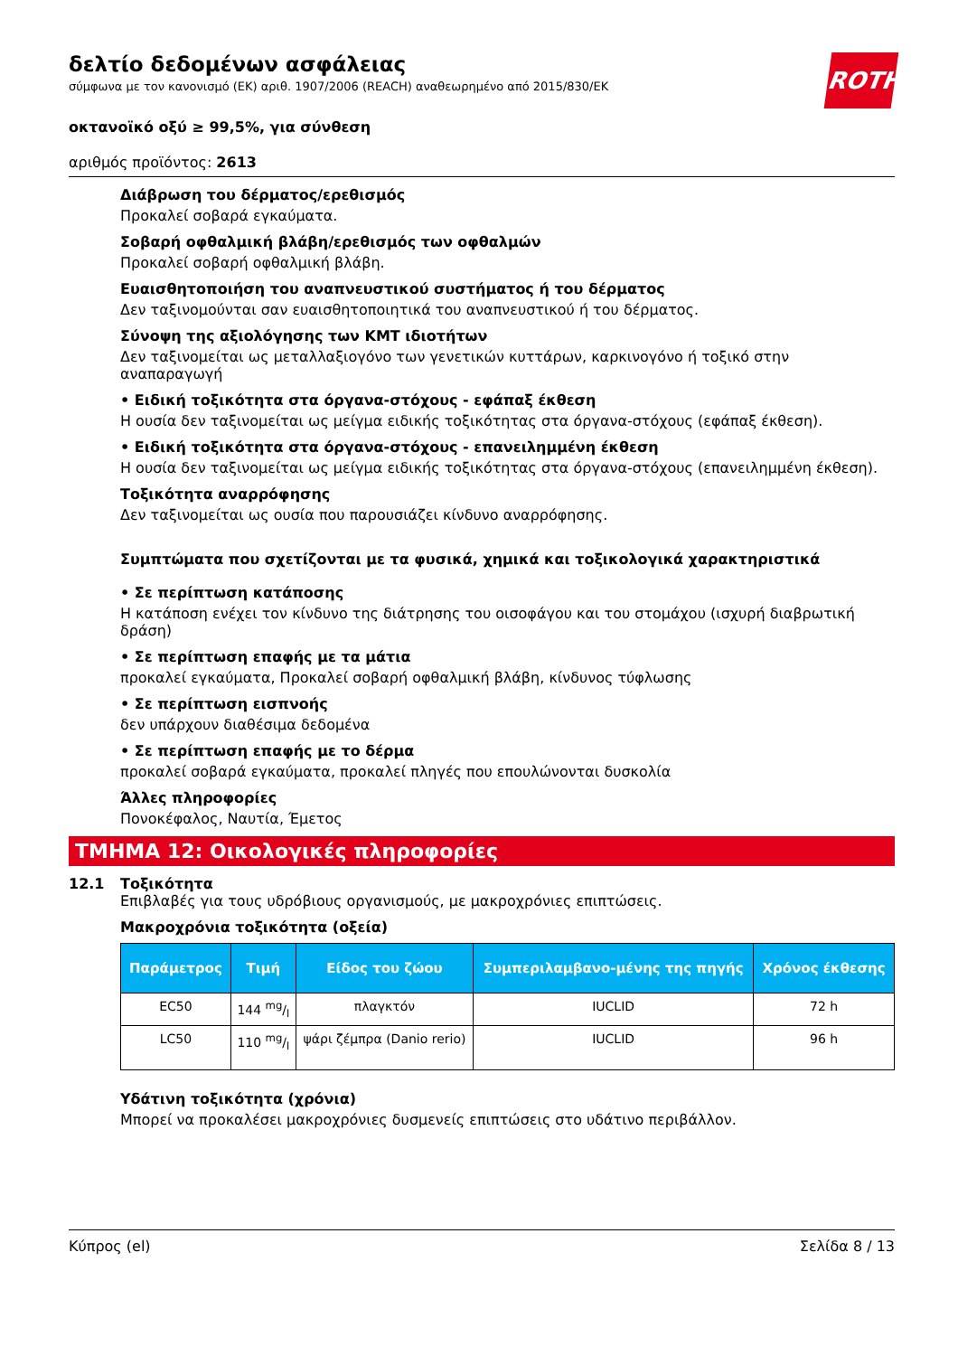ROTH
δελτίο δεδομένων ασφάλειας
σύμφωνα με τον κανονισμό (ΕΚ) αριθ. 1907/2006 (REACH) αναθεωρημένο από 2015/830/ΕΚ
οκτανοϊκό οξύ ≥ 99,5%, για σύνθεση
αριθμός προϊόντος: 2613
Διάβρωση του δέρματος/ερεθισμός
Προκαλεί σοβαρά εγκαύματα.
Σοβαρή οφθαλμική βλάβη/ερεθισμός των οφθαλμών
Προκαλεί σοβαρή οφθαλμική βλάβη.
Ευαισθητοποιήση του αναπνευστικού συστήματος ή του δέρματος
Δεν ταξινομούνται σαν ευαισθητοποιητικά του αναπνευστικού ή του δέρματος.
Σύνοψη της αξιολόγησης των ΚΜΤ ιδιοτήτων
Δεν ταξινομείται ως μεταλλαξιογόνο των γενετικών κυττάρων, καρκινογόνο ή τοξικό στην αναπαραγωγή
• Ειδική τοξικότητα στα όργανα-στόχους - εφάπαξ έκθεση
Η ουσία δεν ταξινομείται ως μείγμα ειδικής τοξικότητας στα όργανα-στόχους (εφάπαξ έκθεση).
• Ειδική τοξικότητα στα όργανα-στόχους - επανειλημμένη έκθεση
Η ουσία δεν ταξινομείται ως μείγμα ειδικής τοξικότητας στα όργανα-στόχους (επανειλημμένη έκθεση).
Τοξικότητα αναρρόφησης
Δεν ταξινομείται ως ουσία που παρουσιάζει κίνδυνο αναρρόφησης.
Συμπτώματα που σχετίζονται με τα φυσικά, χημικά και τοξικολογικά χαρακτηριστικά
• Σε περίπτωση κατάποσης
Η κατάποση ενέχει τον κίνδυνο της διάτρησης του οισοφάγου και του στομάχου (ισχυρή διαβρωτική δράση)
• Σε περίπτωση επαφής με τα μάτια
προκαλεί εγκαύματα, Προκαλεί σοβαρή οφθαλμική βλάβη, κίνδυνος τύφλωσης
• Σε περίπτωση εισπνοής
δεν υπάρχουν διαθέσιμα δεδομένα
• Σε περίπτωση επαφής με το δέρμα
προκαλεί σοβαρά εγκαύματα, προκαλεί πληγές που επουλώνονται δυσκολία
Άλλες πληροφορίες
Πονοκέφαλος, Ναυτία, Έμετος
ΤΜΗΜΑ 12: Οικολογικές πληροφορίες
12.1 Τοξικότητα
Επιβλαβές για τους υδρόβιους οργανισμούς, με μακροχρόνιες επιπτώσεις.
Μακροχρόνια τοξικότητα (οξεία)
| Παράμετρος | Τιμή | Είδος του ζώου | Συμπεριλαμβανο-μένης της πηγής | Χρόνος έκθεσης |
| --- | --- | --- | --- | --- |
| EC50 | 144 mg/l | πλαγκτόν | IUCLID | 72 h |
| LC50 | 110 mg/l | ψάρι ζέμπρα (Danio rerio) | IUCLID | 96 h |
Υδάτινη τοξικότητα (χρόνια)
Μπορεί να προκαλέσει μακροχρόνιες δυσμενείς επιπτώσεις στο υδάτινο περιβάλλον.
Κύπρος (el) Σελίδα 8 / 13